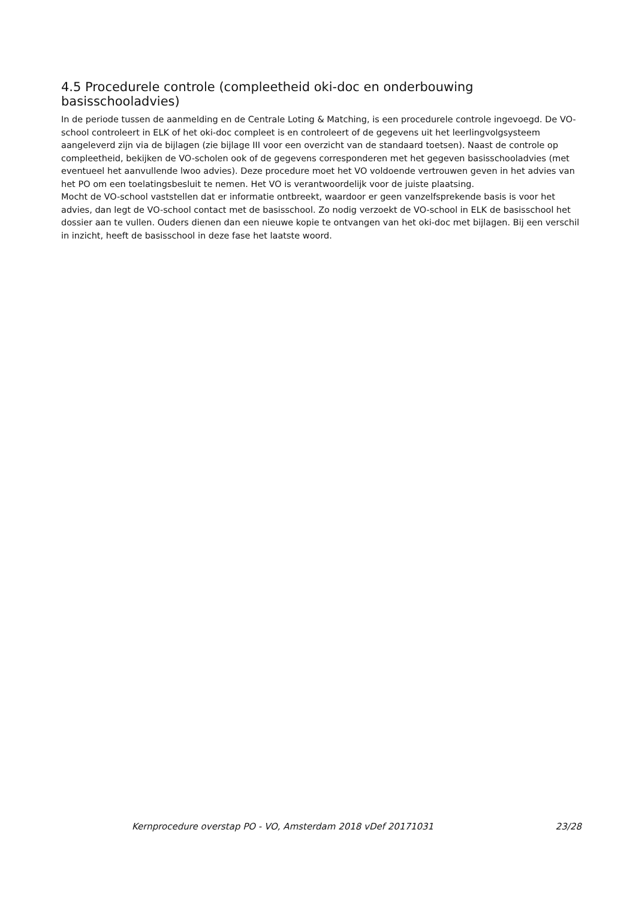4.5 Procedurele controle (compleetheid oki-doc en onderbouwing basisschooladvies)
In de periode tussen de aanmelding en de Centrale Loting & Matching, is een procedurele controle ingevoegd. De VO-school controleert in ELK of het oki-doc compleet is en controleert of de gegevens uit het leerlingvolgsysteem aangeleverd zijn via de bijlagen (zie bijlage III voor een overzicht van de standaard toetsen). Naast de controle op compleetheid, bekijken de VO-scholen ook of de gegevens corresponderen met het gegeven basisschooladvies (met eventueel het aanvullende lwoo advies). Deze procedure moet het VO voldoende vertrouwen geven in het advies van het PO om een toelatingsbesluit te nemen. Het VO is verantwoordelijk voor de juiste plaatsing.
Mocht de VO-school vaststellen dat er informatie ontbreekt, waardoor er geen vanzelfsprekende basis is voor het advies, dan legt de VO-school contact met de basisschool. Zo nodig verzoekt de VO-school in ELK de basisschool het dossier aan te vullen. Ouders dienen dan een nieuwe kopie te ontvangen van het oki-doc met bijlagen. Bij een verschil in inzicht, heeft de basisschool in deze fase het laatste woord.
Kernprocedure overstap PO - VO, Amsterdam 2018 vDef 20171031 23/28